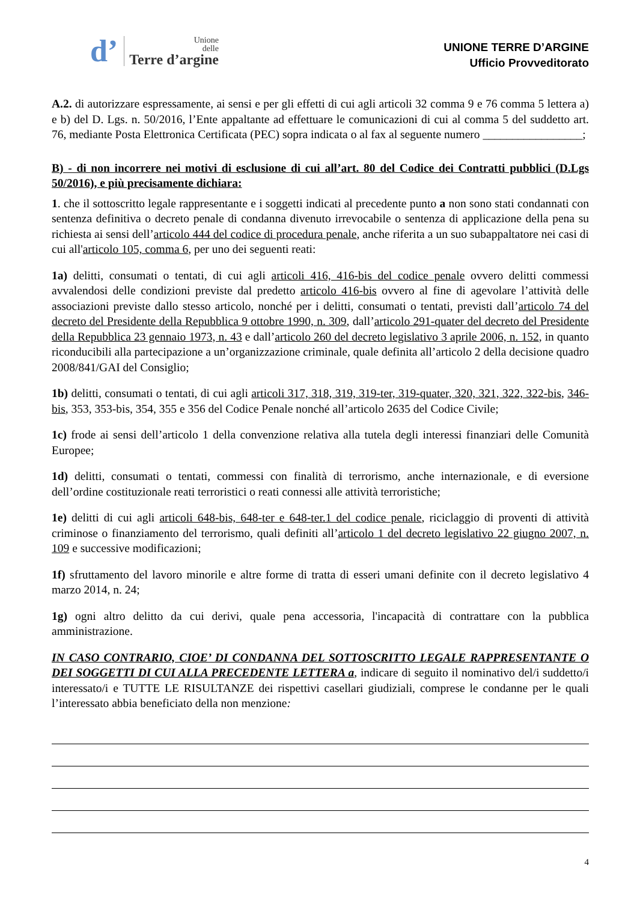d’
Unione
delle
Terre d’argine
UNIONE TERRE D’ARGINE
Ufficio Provveditorato
A.2. di autorizzare espressamente, ai sensi e per gli effetti di cui agli articoli 32 comma 9 e 76 comma 5 lettera a) e b) del D. Lgs. n. 50/2016, l’Ente appaltante ad effettuare le comunicazioni di cui al comma 5 del suddetto art. 76, mediante Posta Elettronica Certificata (PEC) sopra indicata o al fax al seguente numero _________________;
B) - di non incorrere nei motivi di esclusione di cui all’art. 80 del Codice dei Contratti pubblici (D.Lgs 50/2016), e più precisamente dichiara:
1. che il sottoscritto legale rappresentante e i soggetti indicati al precedente punto a non sono stati condannati con sentenza definitiva o decreto penale di condanna divenuto irrevocabile o sentenza di applicazione della pena su richiesta ai sensi dell’articolo 444 del codice di procedura penale, anche riferita a un suo subappaltatore nei casi di cui all'articolo 105, comma 6, per uno dei seguenti reati:
1a) delitti, consumati o tentati, di cui agli articoli 416, 416-bis del codice penale ovvero delitti commessi avvalendosi delle condizioni previste dal predetto articolo 416-bis ovvero al fine di agevolare l’attività delle associazioni previste dallo stesso articolo, nonché per i delitti, consumati o tentati, previsti dall’articolo 74 del decreto del Presidente della Repubblica 9 ottobre 1990, n. 309, dall’articolo 291-quater del decreto del Presidente della Repubblica 23 gennaio 1973, n. 43 e dall’articolo 260 del decreto legislativo 3 aprile 2006, n. 152, in quanto riconducibili alla partecipazione a un’organizzazione criminale, quale definita all’articolo 2 della decisione quadro 2008/841/GAI del Consiglio;
1b) delitti, consumati o tentati, di cui agli articoli 317, 318, 319, 319-ter, 319-quater, 320, 321, 322, 322-bis, 346-bis, 353, 353-bis, 354, 355 e 356 del Codice Penale nonché all’articolo 2635 del Codice Civile;
1c) frode ai sensi dell’articolo 1 della convenzione relativa alla tutela degli interessi finanziari delle Comunità Europee;
1d) delitti, consumati o tentati, commessi con finalità di terrorismo, anche internazionale, e di eversione dell’ordine costituzionale reati terroristici o reati connessi alle attività terroristiche;
1e) delitti di cui agli articoli 648-bis, 648-ter e 648-ter.1 del codice penale, riciclaggio di proventi di attività criminose o finanziamento del terrorismo, quali definiti all’articolo 1 del decreto legislativo 22 giugno 2007, n. 109 e successive modificazioni;
1f) sfruttamento del lavoro minorile e altre forme di tratta di esseri umani definite con il decreto legislativo 4 marzo 2014, n. 24;
1g) ogni altro delitto da cui derivi, quale pena accessoria, l'incapacità di contrattare con la pubblica amministrazione.
IN CASO CONTRARIO, CIOE’ DI CONDANNA DEL SOTTOSCRITTO LEGALE RAPPRESENTANTE O DEI SOGGETTI DI CUI ALLA PRECEDENTE LETTERA a, indicare di seguito il nominativo del/i suddetto/i interessato/i e TUTTE LE RISULTANZE dei rispettivi casellari giudiziali, comprese le condanne per le quali l’interessato abbia beneficiato della non menzione:
4